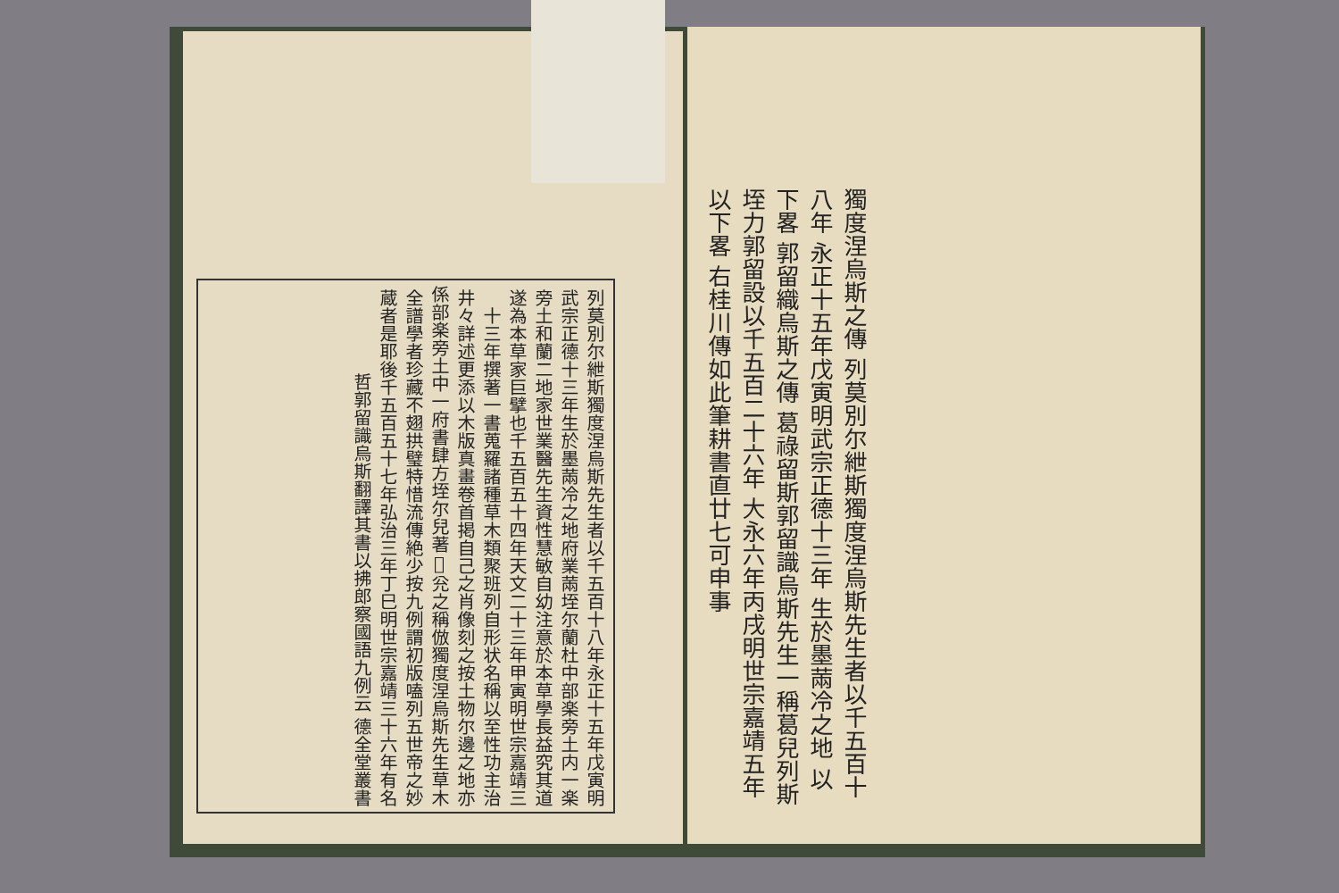列莫別尔紲斯獨度涅烏斯先生者以千五百十八年永正十五年戊寅明武宗正德十三年生於墨䓣冷之地府業䓣垤尔蘭杜中部楽旁土内一楽旁土和蘭二地家世業醫先生資性慧敏自幼注意於本草學長益究其道遂為本草家巨擘也千五百五十四年天文二十三年甲寅明世宗嘉靖三十三年撰著一書蒐羅諸種草木類聚班列自形状名稱以至性功主治井々詳述更添以木版真畫卷首掲自己之肖像刻之按土物尔邊之地亦係部楽旁土中一府書肆方垤尔兒著𤼵兊之稱倣獨度涅烏斯先生草木全譜學者珍藏不翅拱璧特惜流傳絶少按九例謂初版嗑列五世帝之妙蔵者是耶後千五百五十七年弘治三年丁巳明世宗嘉靖三十六年有名哲郭留識烏斯翻譯其書以拂郎察國語九例云 德全堂叢書
獨度涅烏斯之傳 列莫別尔紲斯獨度涅烏斯先生者以千五百十八年 永正十五年戊寅明武宗正德十三年 生於墨䓣冷之地 以下畧 郭留織烏斯之傳 葛祿留斯郭留識烏斯先生一稱葛兒列斯垤力郭留設以千五百二十六年 大永六年丙戌明世宗嘉靖五年 以下畧 右桂川傳如此筆耕書直廿七可申事